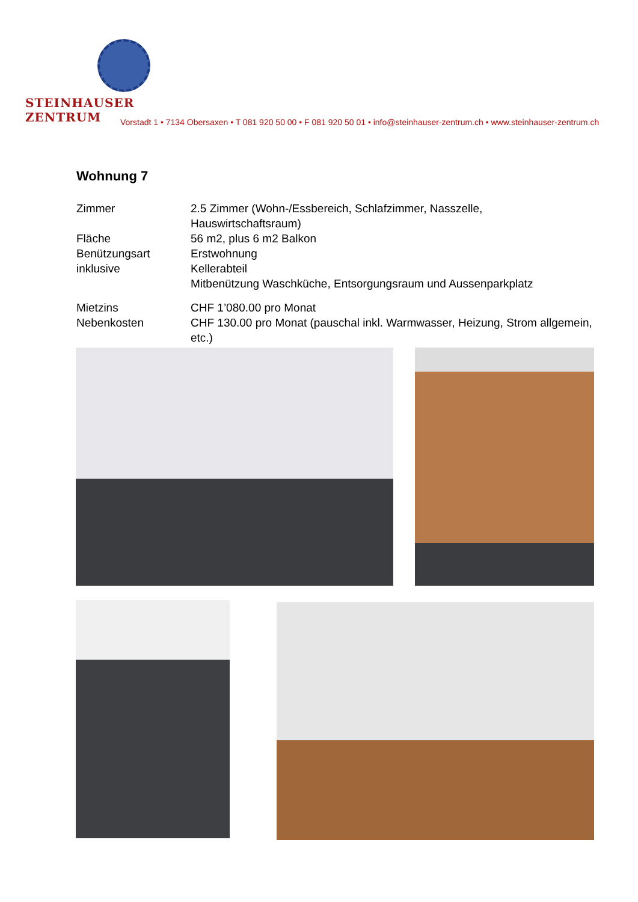STEINHAUSER ZENTRUM
Vorstadt 1 • 7134 Obersaxen • T 081 920 50 00 • F 081 920 50 01 • info@steinhauser-zentrum.ch • www.steinhauser-zentrum.ch
Wohnung 7
| Zimmer | 2.5 Zimmer (Wohn-/Essbereich, Schlafzimmer, Nasszelle, Hauswirtschaftsraum) |
| Fläche | 56 m2, plus 6 m2 Balkon |
| Benützungsart | Erstwohnung |
| inklusive | Kellerabteil |
| | Mitbenützung Waschküche, Entsorgungsraum und Aussenparkplatz |
| Mietzins | CHF 1’080.00 pro Monat |
| Nebenkosten | CHF 130.00 pro Monat (pauschal inkl. Warmwasser, Heizung, Strom allgemein, etc.) |